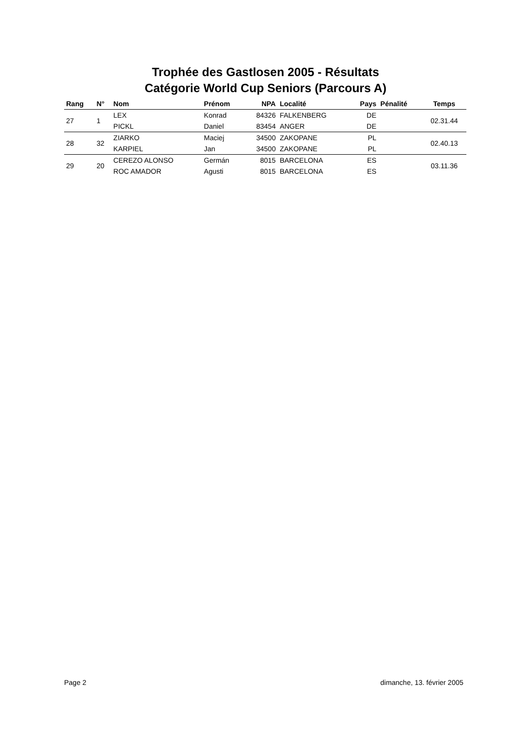Trophée des Gastlosen 2005 - Résultats
Catégorie World Cup Seniors (Parcours A)
| Rang | N° | Nom | Prénom | NPA | Localité | Pays | Pénalité | Temps |
| --- | --- | --- | --- | --- | --- | --- | --- | --- |
| 27 | 1 | LEX | Konrad | 84326 | FALKENBERG | DE | | 02.31.44 |
| | | PICKL | Daniel | 83454 | ANGER | DE | | |
| 28 | 32 | ZIARKO | Maciej | 34500 | ZAKOPANE | PL | | 02.40.13 |
| | | KARPIEL | Jan | 34500 | ZAKOPANE | PL | | |
| 29 | 20 | CEREZO ALONSO | Germán | 8015 | BARCELONA | ES | | 03.11.36 |
| | | ROC AMADOR | Agusti | 8015 | BARCELONA | ES | | |
Page 2 dimanche, 13. février 2005